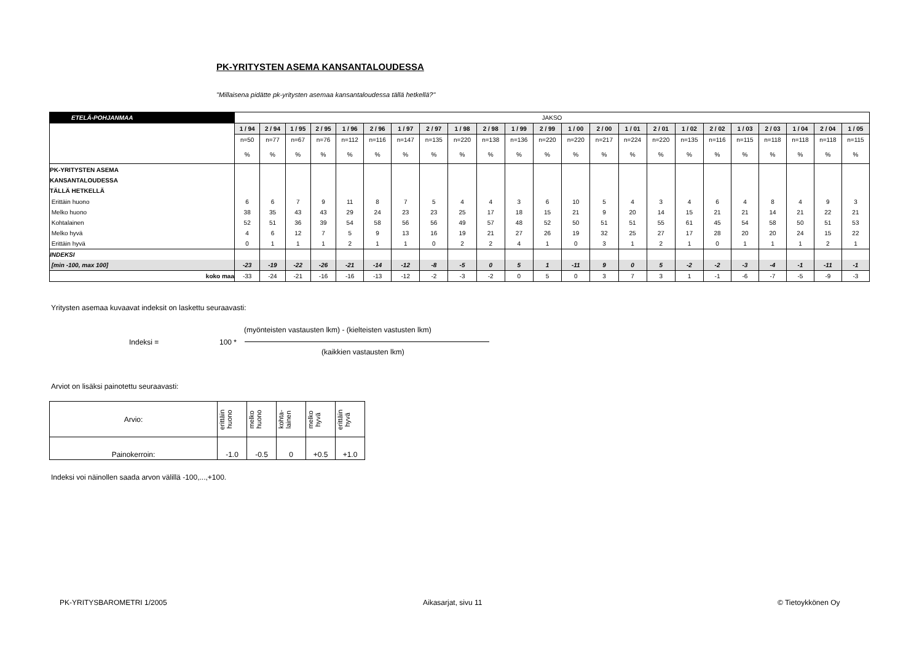PK-YRITYSTEN ASEMA KANSANTALOUDESSA
"Millaisena pidätte pk-yritysten asemaa kansantaloudessa tällä hetkellä?"
| ETELÄ-POHJANMAA | JAKSO | | | | | | | | | | | | | | | | | | | | | | |
| | 1 / 94 | 2 / 94 | 1 / 95 | 2 / 95 | 1 / 96 | 2 / 96 | 1 / 97 | 2 / 97 | 1 / 98 | 2 / 98 | 1 / 99 | 2 / 99 | 1 / 00 | 2 / 00 | 1 / 01 | 2 / 01 | 1 / 02 | 2 / 02 | 1 / 03 | 2 / 03 | 1 / 04 | 2 / 04 | 1 / 05 |
| | n=50 | n=77 | n=67 | n=76 | n=112 | n=116 | n=147 | n=135 | n=220 | n=138 | n=136 | n=220 | n=220 | n=217 | n=224 | n=220 | n=135 | n=116 | n=115 | n=118 | n=118 | n=118 | n=115 |
| | % | % | % | % | % | % | % | % | % | % | % | % | % | % | % | % | % | % | % | % | % | % | % |
| PK-YRITYSTEN ASEMA KANSANTALOUDESSA TÄLLÄ HETKELLÄ | | | | | | | | | | | | | | | | | | | | | | | |
| Erittäin huono | 6 | 6 | 7 | 9 | 11 | 8 | 7 | 5 | 4 | 4 | 3 | 6 | 10 | 5 | 4 | 3 | 4 | 6 | 4 | 8 | 4 | 9 | 3 |
| Melko huono | 38 | 35 | 43 | 43 | 29 | 24 | 23 | 23 | 25 | 17 | 18 | 15 | 21 | 9 | 20 | 14 | 15 | 21 | 21 | 14 | 21 | 22 | 21 |
| Kohtalainen | 52 | 51 | 36 | 39 | 54 | 58 | 56 | 56 | 49 | 57 | 48 | 52 | 50 | 51 | 51 | 55 | 61 | 45 | 54 | 58 | 50 | 51 | 53 |
| Melko hyvä | 4 | 6 | 12 | 7 | 5 | 9 | 13 | 16 | 19 | 21 | 27 | 26 | 19 | 32 | 25 | 27 | 17 | 28 | 20 | 20 | 24 | 15 | 22 |
| Erittäin hyvä | 0 | 1 | 1 | 1 | 2 | 1 | 1 | 0 | 2 | 2 | 4 | 1 | 0 | 3 | 1 | 2 | 1 | 0 | 1 | 1 | 1 | 2 | 1 |
| INDEKSI | | | | | | | | | | | | | | | | | | | | | | | |
| [min -100, max 100] | -23 | -19 | -22 | -26 | -21 | -14 | -12 | -8 | -5 | 0 | 5 | 1 | -11 | 9 | 0 | 5 | -2 | -2 | -3 | -4 | -1 | -11 | -1 |
| koko maa | -33 | -24 | -21 | -16 | -16 | -13 | -12 | -2 | -3 | -2 | 0 | 5 | 0 | 3 | 7 | 3 | 1 | -1 | -6 | -7 | -5 | -9 | -3 |
Yritysten asemaa kuvaavat indeksit on laskettu seuraavasti:
(myönteisten vastausten lkm) - (kielteisten vastusten lkm)
Indeksi = 100 *
(kaikkien vastausten lkm)
Arviot on lisäksi painotettu seuraavasti:
| Arvio: | erittäin huono | melko huono | kohta-lainen | melko hyvä | erittäin hyvä |
| Painokerroin: | -1.0 | -0.5 | 0 | +0.5 | +1.0 |
Indeksi voi näinollen saada arvon välillä -100,...,+100.
PK-YRITYSBAROMETRI 1/2005 Aikasarjat, sivu 11 © Tietoykkönen Oy